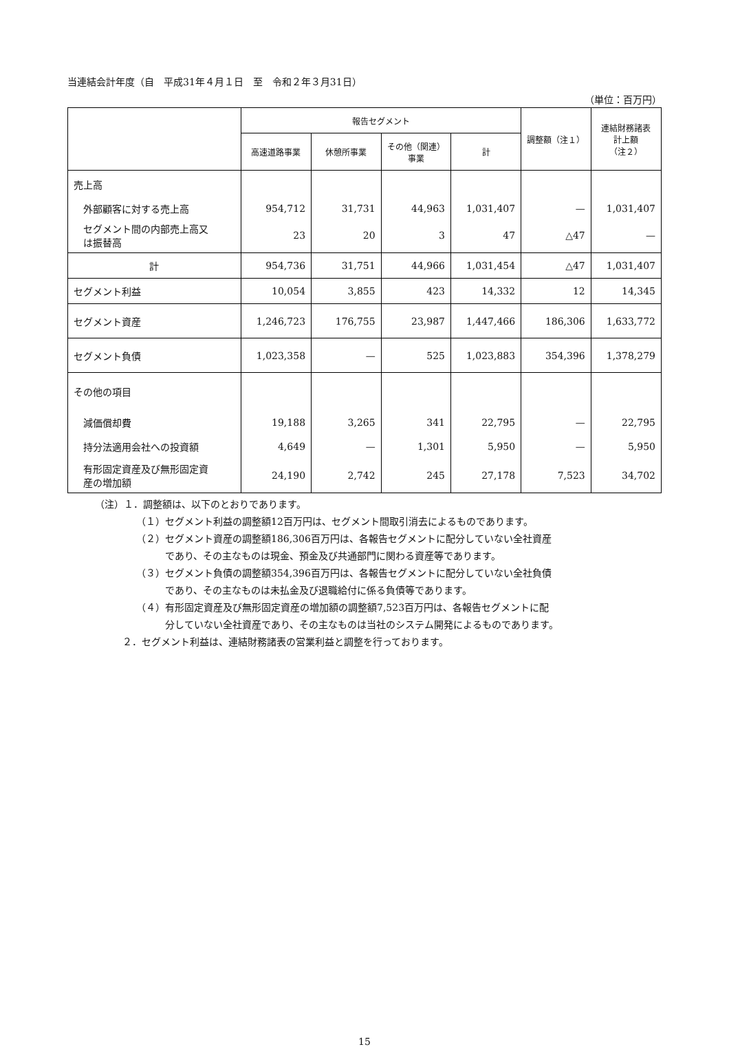当連結会計年度（自　平成31年４月１日　至　令和２年３月31日）
（単位：百万円）
| | 報告セグメント | | | | 調整額（注１） | 連結財務諸表 計上額 （注２） |
| --- | --- | --- | --- | --- | --- | --- |
| | 高速道路事業 | 休憩所事業 | その他（関連） 事業 | 計 | | |
| 売上高 | | | | | | |
| 外部顧客に対する売上高 | 954,712 | 31,731 | 44,963 | 1,031,407 | — | 1,031,407 |
| セグメント間の内部売上高又 は振替高 | 23 | 20 | 3 | 47 | △47 | — |
| 計 | 954,736 | 31,751 | 44,966 | 1,031,454 | △47 | 1,031,407 |
| セグメント利益 | 10,054 | 3,855 | 423 | 14,332 | 12 | 14,345 |
| セグメント資産 | 1,246,723 | 176,755 | 23,987 | 1,447,466 | 186,306 | 1,633,772 |
| セグメント負債 | 1,023,358 | — | 525 | 1,023,883 | 354,396 | 1,378,279 |
| その他の項目 | | | | | | |
| 減価償却費 | 19,188 | 3,265 | 341 | 22,795 | — | 22,795 |
| 持分法適用会社への投資額 | 4,649 | — | 1,301 | 5,950 | — | 5,950 |
| 有形固定資産及び無形固定資 産の増加額 | 24,190 | 2,742 | 245 | 27,178 | 7,523 | 34,702 |
（注）１．調整額は、以下のとおりであります。
（１）セグメント利益の調整額12百万円は、セグメント間取引消去によるものであります。
（２）セグメント資産の調整額186,306百万円は、各報告セグメントに配分していない全社資産
　　　であり、その主なものは現金、預金及び共通部門に関わる資産等であります。
（３）セグメント負債の調整額354,396百万円は、各報告セグメントに配分していない全社負債
　　　であり、その主なものは未払金及び退職給付に係る負債等であります。
（４）有形固定資産及び無形固定資産の増加額の調整額7,523百万円は、各報告セグメントに配
　　　分していない全社資産であり、その主なものは当社のシステム開発によるものであります。
２．セグメント利益は、連結財務諸表の営業利益と調整を行っております。
15